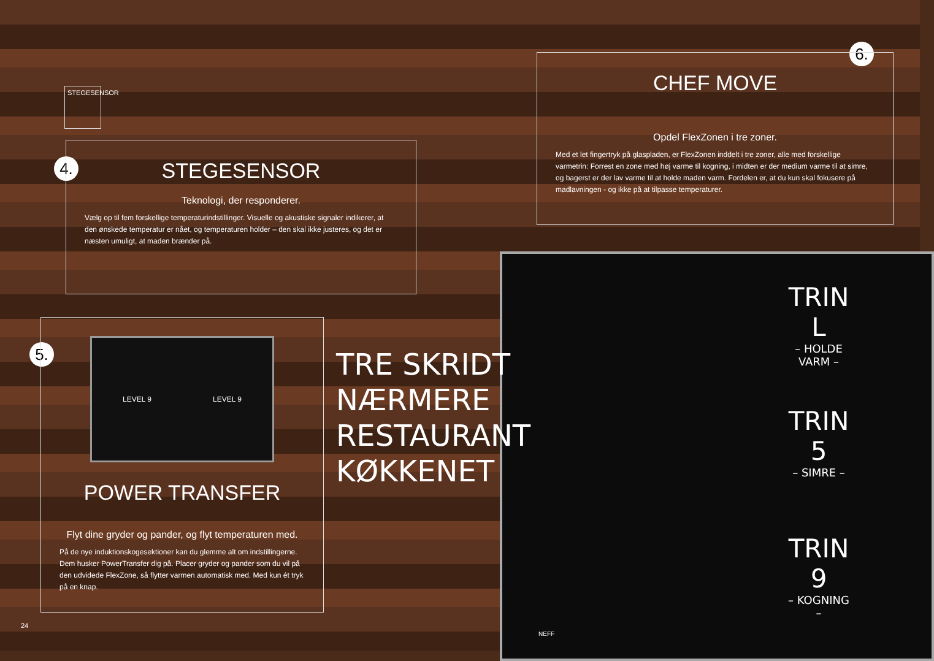STEGESENSOR
4.
STEGESENSOR
Teknologi, der responderer.
Vælg op til fem forskellige temperaturindstillinger. Visuelle og akustiske signaler indikerer, at den ønskede temperatur er nået, og temperaturen holder – den skal ikke justeres, og det er næsten umuligt, at maden brænder på.
6.
CHEF MOVE
Opdel FlexZonen i tre zoner.
Med et let fingertryk på glaspladen, er FlexZonen inddelt i tre zoner, alle med forskellige varmetrin: Forrest en zone med høj varme til kogning, i midten er der medium varme til at simre, og bagerst er der lav varme til at holde maden varm. Fordelen er, at du kun skal fokusere på madlavningen - og ikke på at tilpasse temperaturer.
5.
LEVEL 9 LEVEL 9
POWER TRANSFER
Flyt dine gryder og pander, og flyt temperaturen med.
På de nye induktionskogesektioner kan du glemme alt om indstillingerne. Dem husker PowerTransfer dig på. Placer gryder og pander som du vil på den udvidede FlexZone, så flytter varmen automatisk med. Med kun ét tryk på en knap.
TRE SKRIDT
NÆRMERE
RESTAURANT
KØKKENET
TRIN L
– HOLDE VARM –
TRIN 5
– SIMRE –
TRIN 9
– KOGNING –
NEFF
24